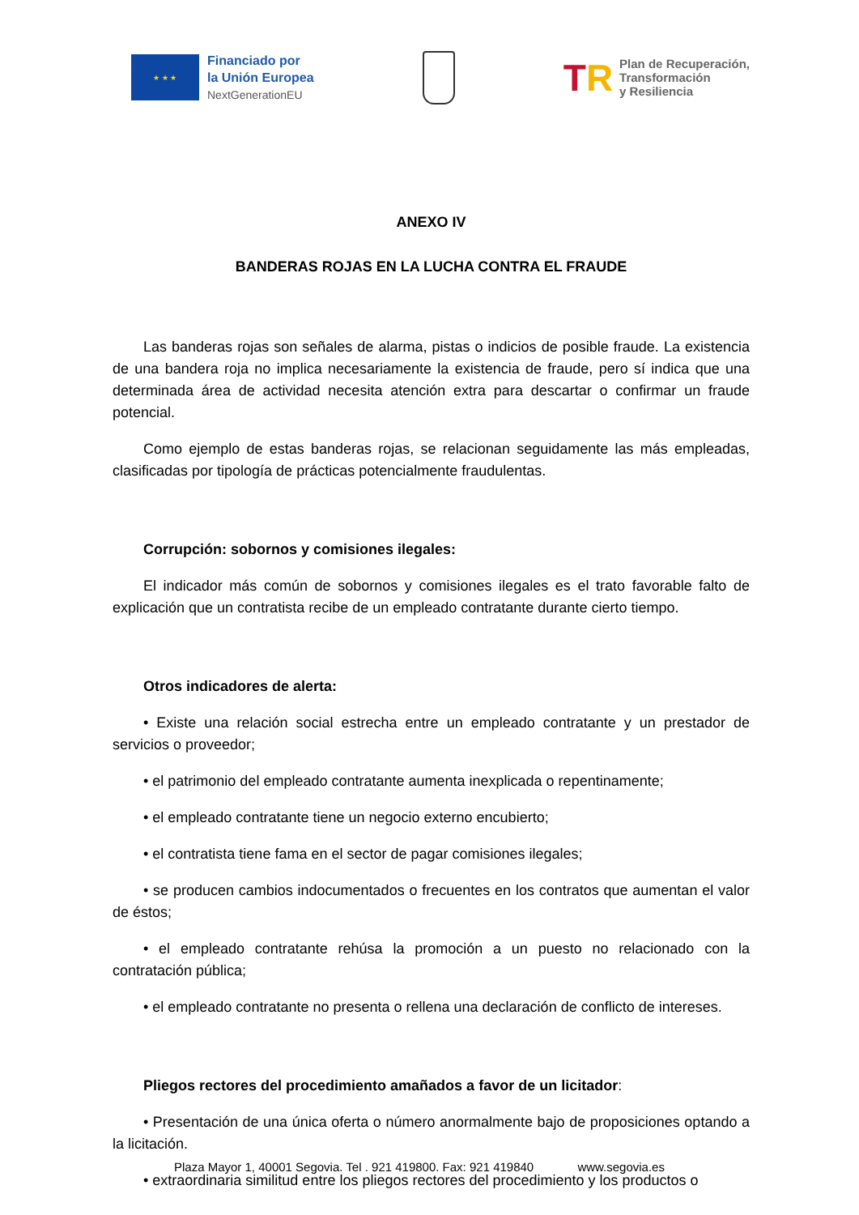★ ★ ★
Financiado por
la Unión Europea
NextGenerationEU
TR
Plan de Recuperación,
Transformación
y Resiliencia
ANEXO IV
BANDERAS ROJAS EN LA LUCHA CONTRA EL FRAUDE
Las banderas rojas son señales de alarma, pistas o indicios de posible fraude. La existencia de una bandera roja no implica necesariamente la existencia de fraude, pero sí indica que una determinada área de actividad necesita atención extra para descartar o confirmar un fraude potencial.
Como ejemplo de estas banderas rojas, se relacionan seguidamente las más empleadas, clasificadas por tipología de prácticas potencialmente fraudulentas.
Corrupción: sobornos y comisiones ilegales:
El indicador más común de sobornos y comisiones ilegales es el trato favorable falto de explicación que un contratista recibe de un empleado contratante durante cierto tiempo.
Otros indicadores de alerta:
• Existe una relación social estrecha entre un empleado contratante y un prestador de servicios o proveedor;
• el patrimonio del empleado contratante aumenta inexplicada o repentinamente;
• el empleado contratante tiene un negocio externo encubierto;
• el contratista tiene fama en el sector de pagar comisiones ilegales;
• se producen cambios indocumentados o frecuentes en los contratos que aumentan el valor de éstos;
• el empleado contratante rehúsa la promoción a un puesto no relacionado con la contratación pública;
• el empleado contratante no presenta o rellena una declaración de conflicto de intereses.
Pliegos rectores del procedimiento amañados a favor de un licitador:
• Presentación de una única oferta o número anormalmente bajo de proposiciones optando a la licitación.
• extraordinaria similitud entre los pliegos rectores del procedimiento y los productos o
Plaza Mayor 1, 40001 Segovia. Tel . 921 419800. Fax: 921 419840 www.segovia.es